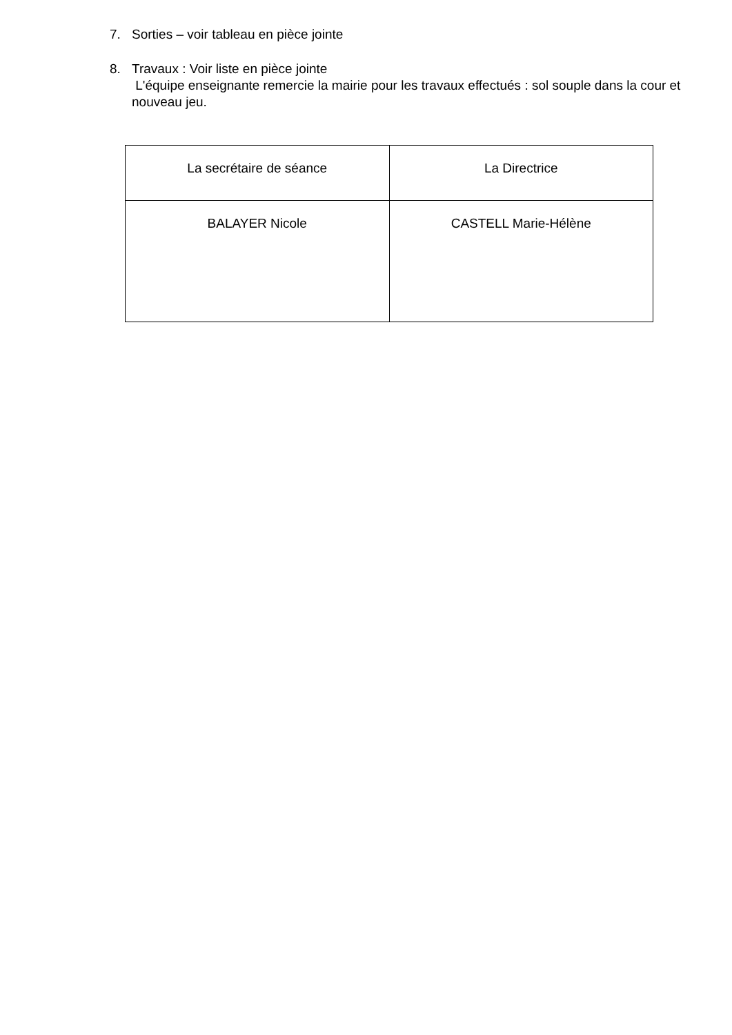7. Sorties – voir tableau en pièce jointe
8. Travaux : Voir liste en pièce jointe
L'équipe enseignante remercie la mairie pour les travaux effectués : sol souple dans la cour et nouveau jeu.
| La secrétaire de séance | La Directrice |
| BALAYER Nicole | CASTELL Marie-Hélène |